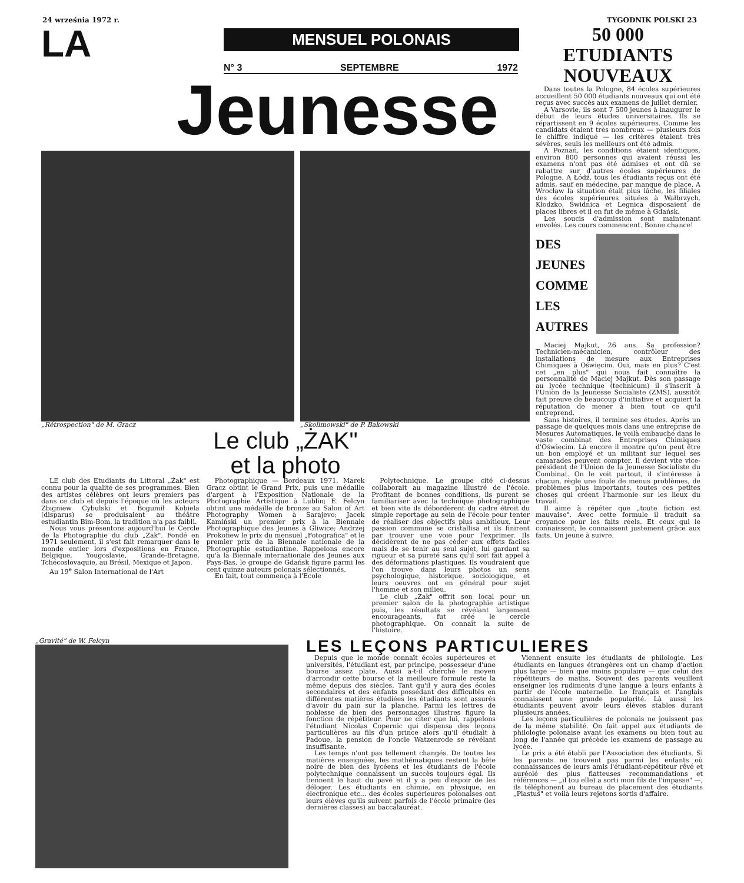24 września 1972 r. TYGODNIK POLSKI 23
LA
MENSUEL POLONAIS
N° 3 SEPTEMBRE 1972
Jeunesse
„Rétrospection" de M. Gracz „Skolimowski" de P. Bakowski
Le club „ŻAK"
et la photo
LE club des Etudiants du Littoral „Żak" est connu pour la qualité de ses programmes. Bien des artistes célèbres ont leurs premiers pas dans ce club et depuis l'époque où les acteurs Zbigniew Cybulski et Bogumił Kobiela (disparus) se produisaient au théâtre estudiantin Bim-Bom, la tradition n'a pas faibli.
Nous vous présentons aujourd'hui le Cercle de la Photographie du club „Żak". Fondé en 1971 seulement, il s'est fait remarquer dans le monde entier lors d'expositions en France, Belgique, Yougoslavie, Grande-Bretagne, Tchécoslovaquie, au Brésil, Mexique et Japon.
Au 19<sup>e</sup> Salon International de l'Art
Photographique — Bordeaux 1971, Marek Gracz obtint le Grand Prix, puis une médaille d'argent à l'Exposition Nationale de la Photographie Artistique à Lublin; E. Felcyn obtint une médaille de bronze au Salon of Art Photography Women à Sarajevo; Jacek Kamiński un premier prix à la Biennale Photographique des Jeunes à Gliwice; Andrzej Prokofiew le prix du mensuel „Fotografica" et le premier prix de la Biennale nationale de la Photographie estudiantine. Rappelons encore qu'à la Biennale internationale des Jeunes aux Pays-Bas, le groupe de Gdańsk figure parmi les cent quinze auteurs polonais sélectionnés.
En fait, tout commença à l'Ecole
Polytechnique. Le groupe cité ci-dessus collaborait au magazine illustré de l'école. Profitant de bonnes conditions, ils purent se familiariser avec la technique photographique et bien vite ils débordèrent du cadre étroit du simple reportage au sein de l'école pour tenter de réaliser des objectifs plus ambitieux. Leur passion commune se cristallisa et ils finirent par trouver une voie pour l'exprimer. Ils décidèrent de ne pas céder aux effets faciles mais de se tenir au seul sujet, lui gardant sa rigueur et sa pureté sans qu'il soit fait appel à des déformations plastiques. Ils voudraient que l'on trouve dans leurs photos un sens psychologique, historique, sociologique, et leurs oeuvres ont en général pour sujet l'homme et son milieu.
Le club „Żak" offrit son local pour un premier salon de la photographie artistique puis, les résultats se révélant largement encourageants, fut créé le cercle photographique. On connaît la suite de l'histoire.
50 000
ETUDIANTS
NOUVEAUX
Dans toutes la Pologne, 84 écoles supérieures accueillent 50 000 étudiants nouveaux qui ont été reçus avec succès aux examens de juillet dernier.
A Varsovie, ils sont 7 500 jeunes à inaugurer le début de leurs études universitaires. Ils se répartissent en 9 écoles supérieures. Comme les candidats étaient très nombreux — plusieurs fois le chiffre indiqué — les critères étaient très sévères, seuls les meilleurs ont été admis.
A Poznań, les conditions étaient identiques, environ 800 personnes qui avaient réussi les examens n'ont pas été admises et ont dû se rabattre sur d'autres écoles supérieures de Pologne. A Łódź, tous les étudiants reçus ont été admis, sauf en médecine, par manque de place. A Wrocław la situation était plus lâche, les filiales des écoles supérieures situées à Wałbrzych, Kłodzko, Świdnica et Legnica disposaient de places libres et il en fut de même à Gdańsk.
Les soucis d'admission sont maintenant envolés. Les cours commencent. Bonne chance!
DES
JEUNES
COMME
LES
AUTRES
Maciej Majkut, 26 ans. Sa profession? Technicien-mécanicien, contrôleur des installations de mesure aux Entreprises Chimiques à Oświęcim. Oui, mais en plus? C'est cet „en plus" qui nous fait connaître la personnalité de Maciej Majkut. Dès son passage au lycée technique (technicum) il s'inscrit à l'Union de la Jeunesse Socialiste (ZMS), aussitôt fait preuve de beaucoup d'initiative et acquiert la réputation de mener à bien tout ce qu'il entreprend.
Sans histoires, il termine ses études. Après un passage de quelques mois dans une entreprise de Mesures Automatiques, le voilà embauché dans le vaste combinat des Entreprises Chimiques d'Oświęcim. Là encore il montre qu'on peut être un bon employé et un militant sur lequel ses camarades peuvent compter. Il devient vite vice-président de l'Union de la Jeunesse Socialiste du Combinat. On le voit partout, il s'intéresse à chacun, règle une foule de menus problèmes, de problèmes plus importants, toutes ces petites choses qui créent l'harmonie sur les lieux du travail.
Il aime à répéter que „toute fiction est mauvaise". Avec cette formule il traduit sa croyance pour les faits réels. Et ceux qui le connaissent, le connaissent justement grâce aux faits. Un jeune à suivre.
„Gravité" de W. Felcyn
LES LEÇONS PARTICULIERES
Depuis que le monde connaît écoles supérieures et universités, l'étudiant est, par principe, possesseur d'une bourse assez plate. Aussi a-t-il cherché le moyen d'arrondir cette bourse et la meilleure formule reste la même depuis des siècles. Tant qu'il y aura des écoles secondaires et des enfants possédant des difficultés en différentes matières étudiées les étudiants sont assurés d'avoir du pain sur la planche. Parmi les lettres de noblesse de bien des personnages illustres figure la fonction de répétiteur. Pour ne citer que lui, rappelons l'étudiant Nicolas Copernic qui dispensa des leçons particulières au fils d'un prince alors qu'il étudiait à Padoue, la pension de l'oncle Watzenrode se révélant insuffisante.
Les temps n'ont pas tellement changés. De toutes les matières enseignées, les mathématiques restent la bête noire de bien des lycéens et les étudiants de l'école polytechnique connaissent un succès toujours égal. Ils tiennent le haut du pavé et il y a peu d'espoir de les déloger. Les étudiants en chimie, en physique, en électronique etc... des écoles supérieures polonaises ont leurs élèves qu'ils suivent parfois de l'école primaire (les dernières classes) au baccalauréat.
Viennent ensuite les étudiants de philologie. Les étudiants en langues étrangères ont un champ d'action plus large — bien que moins populaire — que celui des répétiteurs de maths. Souvent des parents veuillent enseigner les rudiments d'une langue à leurs enfants à partir de l'école maternelle. Le français et l'anglais connaissent une grande popularité. Là aussi les étudiants peuvent avoir leurs élèves stables durant plusieurs années.
Les leçons particulières de polonais ne jouissent pas de la même stabilité. On fait appel aux étudiants de philologie polonaise avant les examens ou bien tout au long de l'année qui précède les examens de passage au lycée.
Le prix a été établi par l'Association des étudiants. Si les parents ne trouvent pas parmi les enfants où connaissances de leurs amis l'étudiant-répétiteur rêvé et auréolé des plus flatteuses recommandations et références — „il (ou elle) a sorti mon fils de l'impasse" —, ils téléphonent au bureau de placement des étudiants „Plastuś" et voilà leurs rejetons sortis d'affaire.